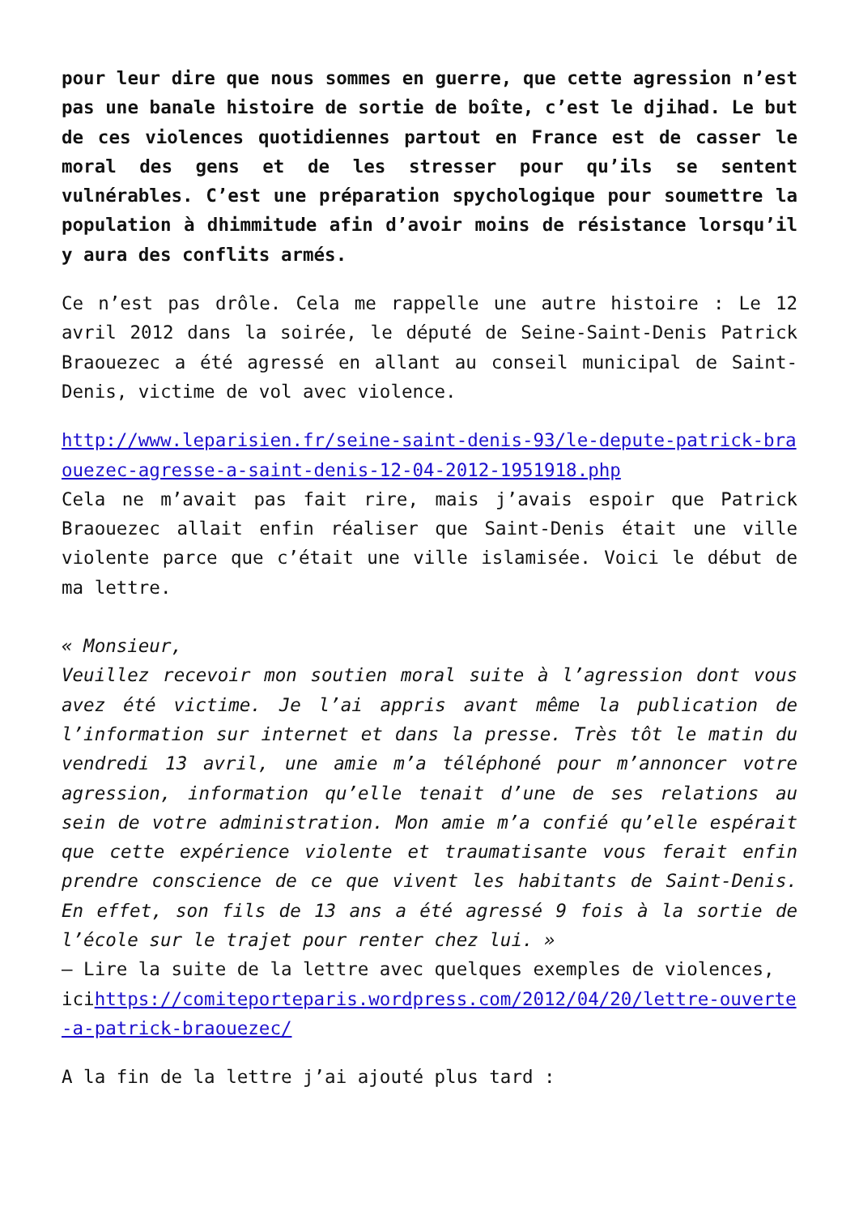pour leur dire que nous sommes en guerre, que cette agression n’est pas une banale histoire de sortie de boîte, c’est le djihad. Le but de ces violences quotidiennes partout en France est de casser le moral des gens et de les stresser pour qu’ils se sentent vulnérables. C’est une préparation spychologique pour soumettre la population à dhimmitude afin d’avoir moins de résistance lorsqu’il y aura des conflits armés.
Ce n’est pas drôle. Cela me rappelle une autre histoire : Le 12 avril 2012 dans la soirée, le député de Seine-Saint-Denis Patrick Braouezec a été agressé en allant au conseil municipal de Saint-Denis, victime de vol avec violence.
http://www.leparisien.fr/seine-saint-denis-93/le-depute-patrick-braouezec-agresse-a-saint-denis-12-04-2012-1951918.php
Cela ne m’avait pas fait rire, mais j’avais espoir que Patrick Braouezec allait enfin réaliser que Saint-Denis était une ville violente parce que c’était une ville islamisée. Voici le début de ma lettre.
« Monsieur,
Veuillez recevoir mon soutien moral suite à l’agression dont vous avez été victime. Je l’ai appris avant même la publication de l’information sur internet et dans la presse. Très tôt le matin du vendredi 13 avril, une amie m’a téléphoné pour m’annoncer votre agression, information qu’elle tenait d’une de ses relations au sein de votre administration. Mon amie m’a confié qu’elle espérait que cette expérience violente et traumatisante vous ferait enfin prendre conscience de ce que vivent les habitants de Saint-Denis. En effet, son fils de 13 ans a été agressé 9 fois à la sortie de l’école sur le trajet pour renter chez lui. »
– Lire la suite de la lettre avec quelques exemples de violences,
icihttps://comiteporteparis.wordpress.com/2012/04/20/lettre-ouverte-a-patrick-braouezec/
A la fin de la lettre j’ai ajouté plus tard :